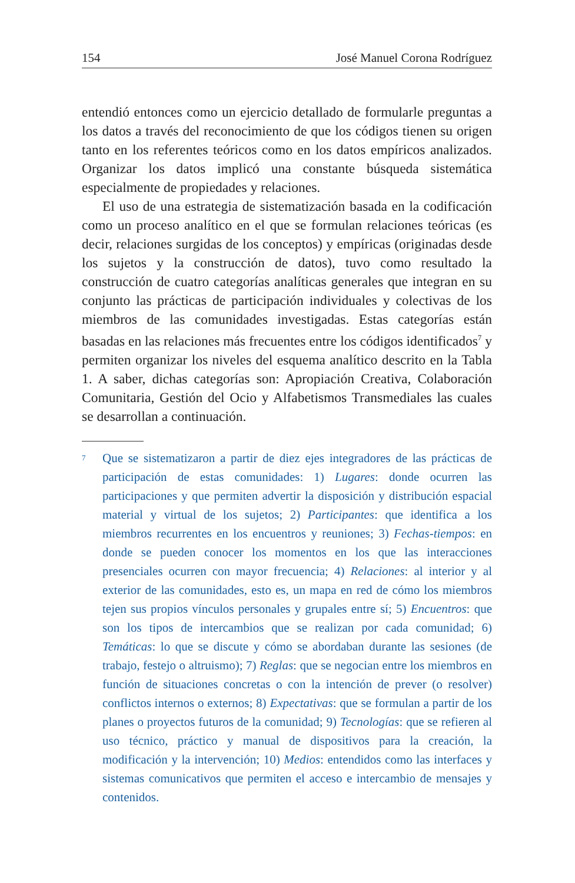154 José Manuel Corona Rodríguez
entendió entonces como un ejercicio detallado de formularle preguntas a los datos a través del reconocimiento de que los códigos tienen su origen tanto en los referentes teóricos como en los datos empíricos analizados. Organizar los datos implicó una constante búsqueda sistemática especialmente de propiedades y relaciones.
El uso de una estrategia de sistematización basada en la codificación como un proceso analítico en el que se formulan relaciones teóricas (es decir, relaciones surgidas de los conceptos) y empíricas (originadas desde los sujetos y la construcción de datos), tuvo como resultado la construcción de cuatro categorías analíticas generales que integran en su conjunto las prácticas de participación individuales y colectivas de los miembros de las comunidades investigadas. Estas categorías están basadas en las relaciones más frecuentes entre los códigos identificados<sup>7</sup> y permiten organizar los niveles del esquema analítico descrito en la Tabla 1. A saber, dichas categorías son: Apropiación Creativa, Colaboración Comunitaria, Gestión del Ocio y Alfabetismos Transmediales las cuales se desarrollan a continuación.
7
Que se sistematizaron a partir de diez ejes integradores de las prácticas de participación de estas comunidades: 1) Lugares: donde ocurren las participaciones y que permiten advertir la disposición y distribución espacial material y virtual de los sujetos; 2) Participantes: que identifica a los miembros recurrentes en los encuentros y reuniones; 3) Fechas-tiempos: en donde se pueden conocer los momentos en los que las interacciones presenciales ocurren con mayor frecuencia; 4) Relaciones: al interior y al exterior de las comunidades, esto es, un mapa en red de cómo los miembros tejen sus propios vínculos personales y grupales entre sí; 5) Encuentros: que son los tipos de intercambios que se realizan por cada comunidad; 6) Temáticas: lo que se discute y cómo se abordaban durante las sesiones (de trabajo, festejo o altruismo); 7) Reglas: que se negocian entre los miembros en función de situaciones concretas o con la intención de prever (o resolver) conflictos internos o externos; 8) Expectativas: que se formulan a partir de los planes o proyectos futuros de la comunidad; 9) Tecnologías: que se refieren al uso técnico, práctico y manual de dispositivos para la creación, la modificación y la intervención; 10) Medios: entendidos como las interfaces y sistemas comunicativos que permiten el acceso e intercambio de mensajes y contenidos.